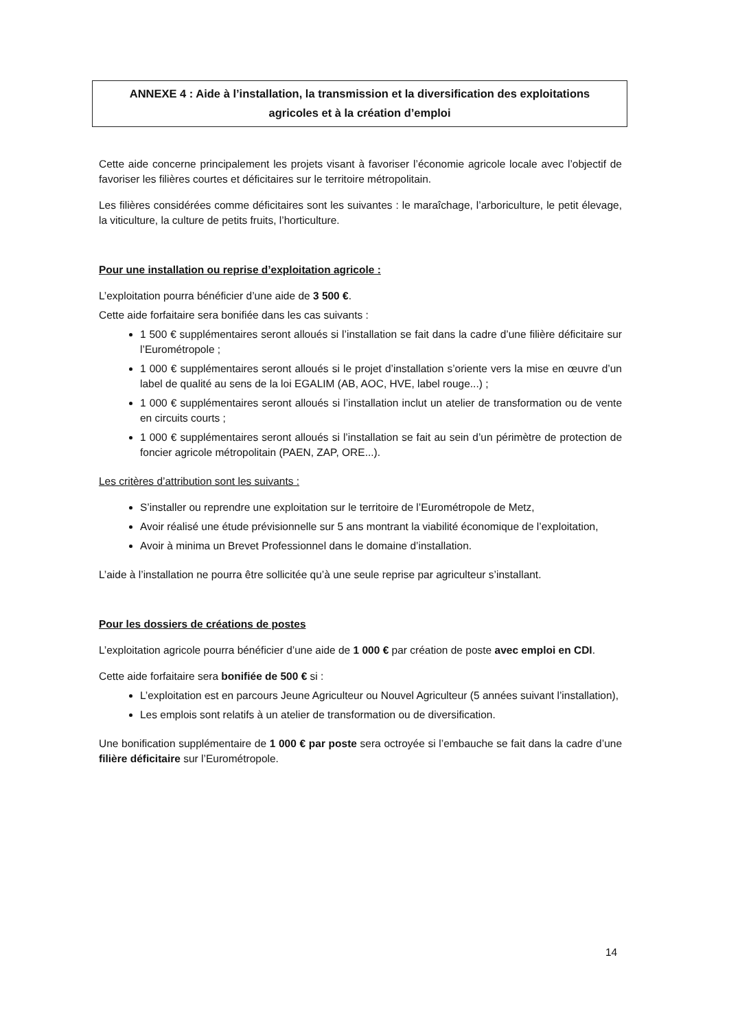ANNEXE 4 : Aide à l’installation, la transmission et la diversification des exploitations
agricoles et à la création d’emploi
Cette aide concerne principalement les projets visant à favoriser l’économie agricole locale avec l’objectif de favoriser les filières courtes et déficitaires sur le territoire métropolitain.
Les filières considérées comme déficitaires sont les suivantes : le maraîchage, l’arboriculture, le petit élevage, la viticulture, la culture de petits fruits, l’horticulture.
Pour une installation ou reprise d’exploitation agricole :
L’exploitation pourra bénéficier d’une aide de 3 500 €.
Cette aide forfaitaire sera bonifiée dans les cas suivants :
1 500 € supplémentaires seront alloués si l’installation se fait dans la cadre d’une filière déficitaire sur l’Eurométropole ;
1 000 € supplémentaires seront alloués si le projet d’installation s’oriente vers la mise en œuvre d’un label de qualité au sens de la loi EGALIM (AB, AOC, HVE, label rouge...) ;
1 000 € supplémentaires seront alloués si l’installation inclut un atelier de transformation ou de vente en circuits courts ;
1 000 € supplémentaires seront alloués si l’installation se fait au sein d’un périmètre de protection de foncier agricole métropolitain (PAEN, ZAP, ORE...).
Les critères d’attribution sont les suivants :
S’installer ou reprendre une exploitation sur le territoire de l’Eurométropole de Metz,
Avoir réalisé une étude prévisionnelle sur 5 ans montrant la viabilité économique de l’exploitation,
Avoir à minima un Brevet Professionnel dans le domaine d’installation.
L’aide à l’installation ne pourra être sollicitée qu’à une seule reprise par agriculteur s’installant.
Pour les dossiers de créations de postes
L’exploitation agricole pourra bénéficier d’une aide de 1 000 € par création de poste avec emploi en CDI.
Cette aide forfaitaire sera bonifiée de 500 € si :
L’exploitation est en parcours Jeune Agriculteur ou Nouvel Agriculteur (5 années suivant l’installation),
Les emplois sont relatifs à un atelier de transformation ou de diversification.
Une bonification supplémentaire de 1 000 € par poste sera octroyée si l’embauche se fait dans la cadre d’une filière déficitaire sur l’Eurométropole.
14